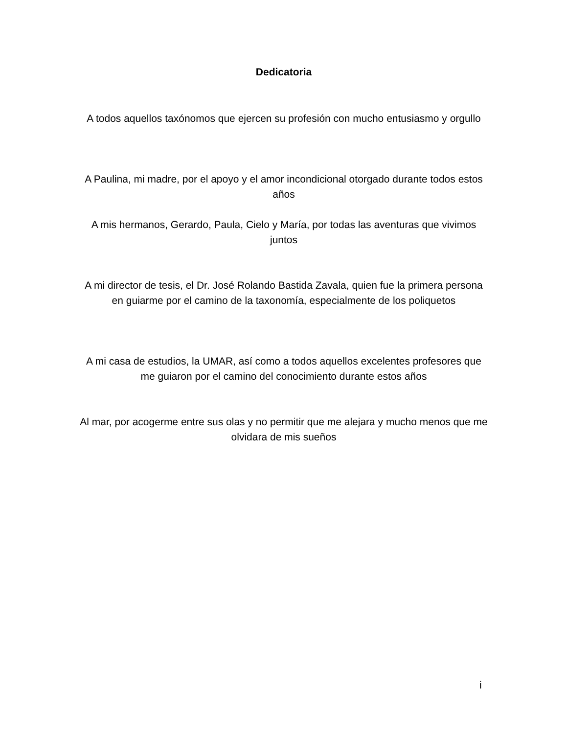Dedicatoria
A todos aquellos taxónomos que ejercen su profesión con mucho entusiasmo y orgullo
A Paulina, mi madre, por el apoyo y el amor incondicional otorgado durante todos estos años
A mis hermanos, Gerardo, Paula, Cielo y María, por todas las aventuras que vivimos juntos
A mi director de tesis, el Dr. José Rolando Bastida Zavala, quien fue la primera persona en guiarme por el camino de la taxonomía, especialmente de los poliquetos
A mi casa de estudios, la UMAR, así como a todos aquellos excelentes profesores que me guiaron por el camino del conocimiento durante estos años
Al mar, por acogerme entre sus olas y no permitir que me alejara y mucho menos que me olvidara de mis sueños
i